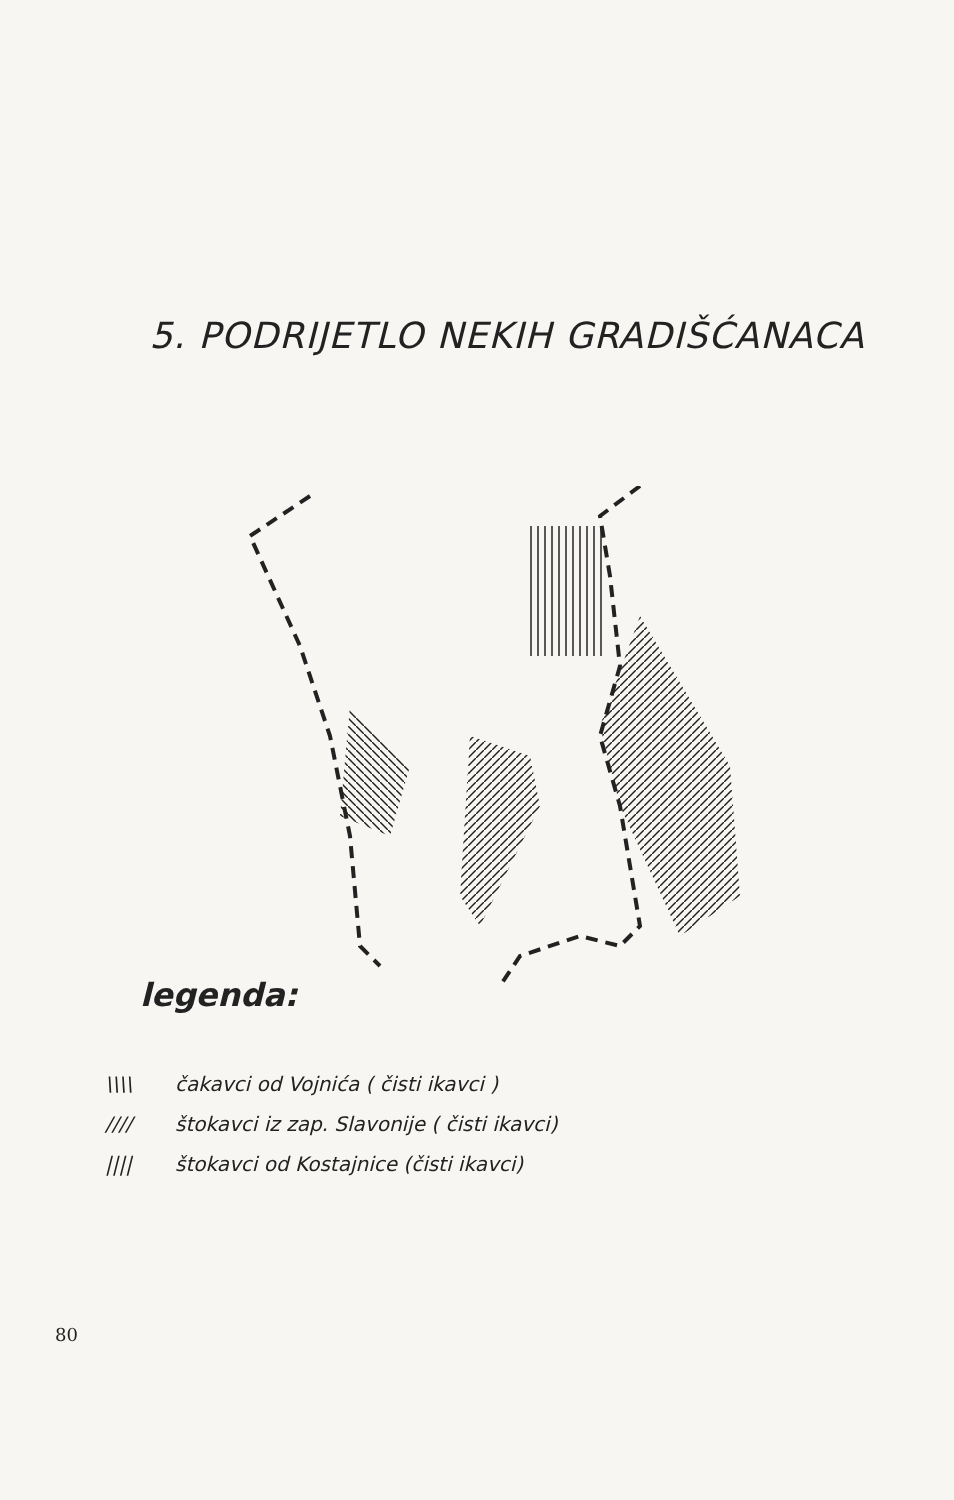5. PODRIJETLO NEKIH GRADIŠĆANACA
legenda:
\\\\ čakavci od Vojnića ( čisti ikavci )
//// štokavci iz zap. Slavonije ( čisti ikavci)
|||| štokavci od Kostajnice (čisti ikavci)
80